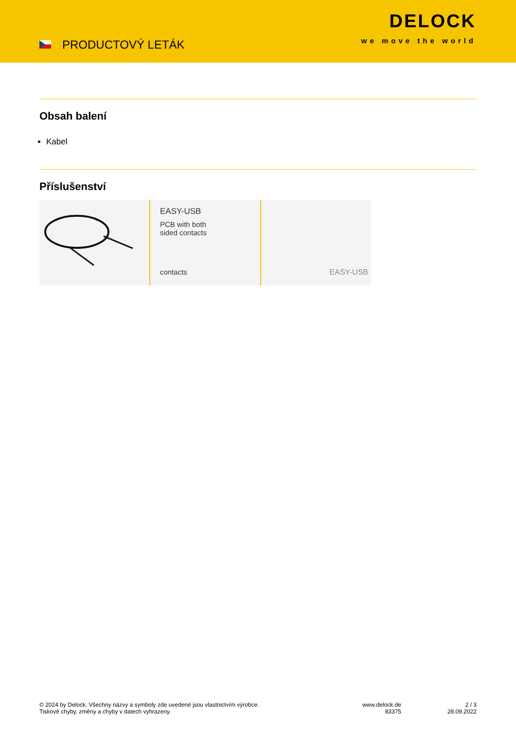PRODUCTOVÝ LETÁK
DELOCK
we move the world
Obsah balení
Kabel
Příslušenství
EASY-USB
PCB with both
sided contacts
contacts
EASY-USB
© 2024 by Delock. Všechny názvy a symboly zde uvedené jsou vlastnictvím výrobce.
Tiskové chyby, změny a chyby v datech vyhrazeny.
www.delock.de
83375
2 / 3
28.09.2022